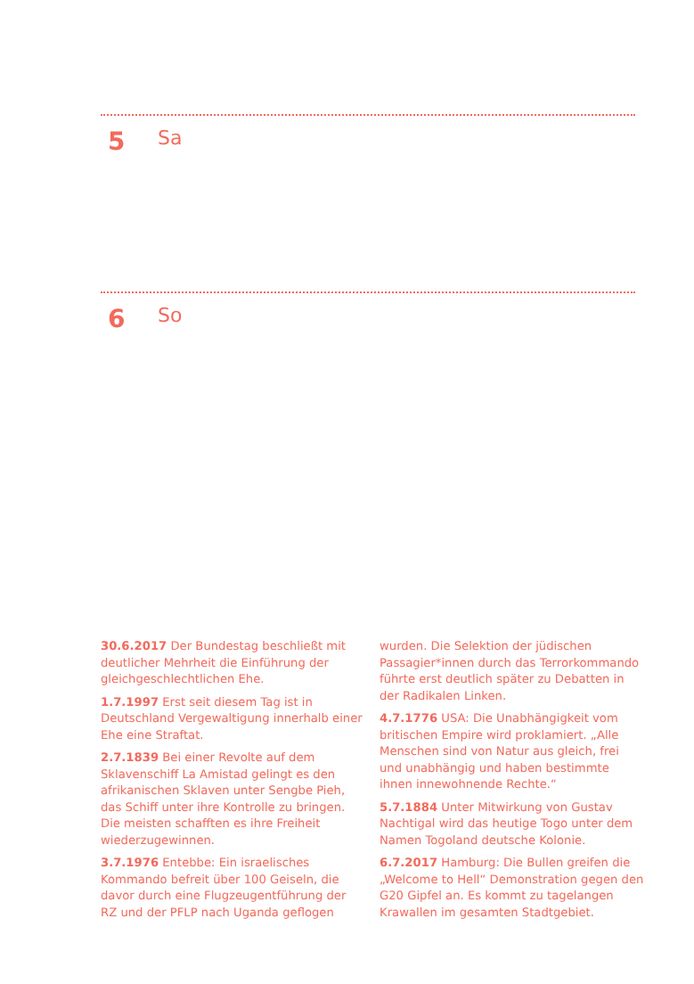5 Sa
6 So
30.6.2017 Der Bundestag beschließt mit deutlicher Mehrheit die Einführung der gleichgeschlechtlichen Ehe.
1.7.1997 Erst seit diesem Tag ist in Deutschland Vergewaltigung innerhalb einer Ehe eine Straftat.
2.7.1839 Bei einer Revolte auf dem Sklavenschiff La Amistad gelingt es den afrikanischen Sklaven unter Sengbe Pieh, das Schiff unter ihre Kontrolle zu bringen. Die meisten schafften es ihre Freiheit wiederzugewinnen.
3.7.1976 Entebbe: Ein israelisches Kommando befreit über 100 Geiseln, die davor durch eine Flugzeugentführung der RZ und der PFLP nach Uganda geflogen wurden. Die Selektion der jüdischen Passagier*innen durch das Terrorkommando führte erst deutlich später zu Debatten in der Radikalen Linken.
4.7.1776 USA: Die Unabhängigkeit vom britischen Empire wird proklamiert. „Alle Menschen sind von Natur aus gleich, frei und unabhängig und haben bestimmte ihnen innewohnende Rechte.“
5.7.1884 Unter Mitwirkung von Gustav Nachtigal wird das heutige Togo unter dem Namen Togoland deutsche Kolonie.
6.7.2017 Hamburg: Die Bullen greifen die „Welcome to Hell“ Demonstration gegen den G20 Gipfel an. Es kommt zu tagelangen Krawallen im gesamten Stadtgebiet.